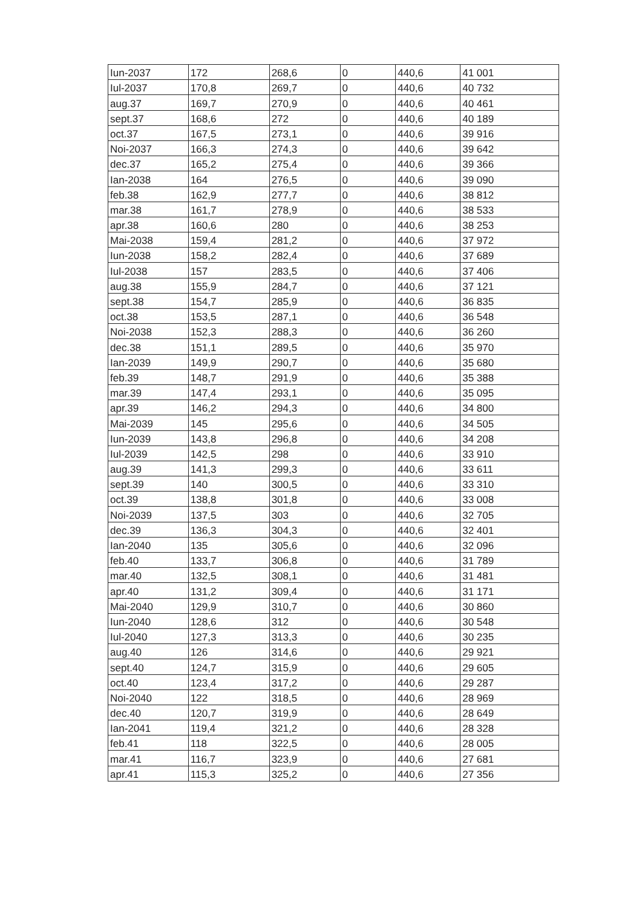| Iun-2037 | 172 | 268,6 | 0 | 440,6 | 41 001 |
| Iul-2037 | 170,8 | 269,7 | 0 | 440,6 | 40 732 |
| aug.37 | 169,7 | 270,9 | 0 | 440,6 | 40 461 |
| sept.37 | 168,6 | 272 | 0 | 440,6 | 40 189 |
| oct.37 | 167,5 | 273,1 | 0 | 440,6 | 39 916 |
| Noi-2037 | 166,3 | 274,3 | 0 | 440,6 | 39 642 |
| dec.37 | 165,2 | 275,4 | 0 | 440,6 | 39 366 |
| Ian-2038 | 164 | 276,5 | 0 | 440,6 | 39 090 |
| feb.38 | 162,9 | 277,7 | 0 | 440,6 | 38 812 |
| mar.38 | 161,7 | 278,9 | 0 | 440,6 | 38 533 |
| apr.38 | 160,6 | 280 | 0 | 440,6 | 38 253 |
| Mai-2038 | 159,4 | 281,2 | 0 | 440,6 | 37 972 |
| Iun-2038 | 158,2 | 282,4 | 0 | 440,6 | 37 689 |
| Iul-2038 | 157 | 283,5 | 0 | 440,6 | 37 406 |
| aug.38 | 155,9 | 284,7 | 0 | 440,6 | 37 121 |
| sept.38 | 154,7 | 285,9 | 0 | 440,6 | 36 835 |
| oct.38 | 153,5 | 287,1 | 0 | 440,6 | 36 548 |
| Noi-2038 | 152,3 | 288,3 | 0 | 440,6 | 36 260 |
| dec.38 | 151,1 | 289,5 | 0 | 440,6 | 35 970 |
| Ian-2039 | 149,9 | 290,7 | 0 | 440,6 | 35 680 |
| feb.39 | 148,7 | 291,9 | 0 | 440,6 | 35 388 |
| mar.39 | 147,4 | 293,1 | 0 | 440,6 | 35 095 |
| apr.39 | 146,2 | 294,3 | 0 | 440,6 | 34 800 |
| Mai-2039 | 145 | 295,6 | 0 | 440,6 | 34 505 |
| Iun-2039 | 143,8 | 296,8 | 0 | 440,6 | 34 208 |
| Iul-2039 | 142,5 | 298 | 0 | 440,6 | 33 910 |
| aug.39 | 141,3 | 299,3 | 0 | 440,6 | 33 611 |
| sept.39 | 140 | 300,5 | 0 | 440,6 | 33 310 |
| oct.39 | 138,8 | 301,8 | 0 | 440,6 | 33 008 |
| Noi-2039 | 137,5 | 303 | 0 | 440,6 | 32 705 |
| dec.39 | 136,3 | 304,3 | 0 | 440,6 | 32 401 |
| Ian-2040 | 135 | 305,6 | 0 | 440,6 | 32 096 |
| feb.40 | 133,7 | 306,8 | 0 | 440,6 | 31 789 |
| mar.40 | 132,5 | 308,1 | 0 | 440,6 | 31 481 |
| apr.40 | 131,2 | 309,4 | 0 | 440,6 | 31 171 |
| Mai-2040 | 129,9 | 310,7 | 0 | 440,6 | 30 860 |
| Iun-2040 | 128,6 | 312 | 0 | 440,6 | 30 548 |
| Iul-2040 | 127,3 | 313,3 | 0 | 440,6 | 30 235 |
| aug.40 | 126 | 314,6 | 0 | 440,6 | 29 921 |
| sept.40 | 124,7 | 315,9 | 0 | 440,6 | 29 605 |
| oct.40 | 123,4 | 317,2 | 0 | 440,6 | 29 287 |
| Noi-2040 | 122 | 318,5 | 0 | 440,6 | 28 969 |
| dec.40 | 120,7 | 319,9 | 0 | 440,6 | 28 649 |
| Ian-2041 | 119,4 | 321,2 | 0 | 440,6 | 28 328 |
| feb.41 | 118 | 322,5 | 0 | 440,6 | 28 005 |
| mar.41 | 116,7 | 323,9 | 0 | 440,6 | 27 681 |
| apr.41 | 115,3 | 325,2 | 0 | 440,6 | 27 356 |